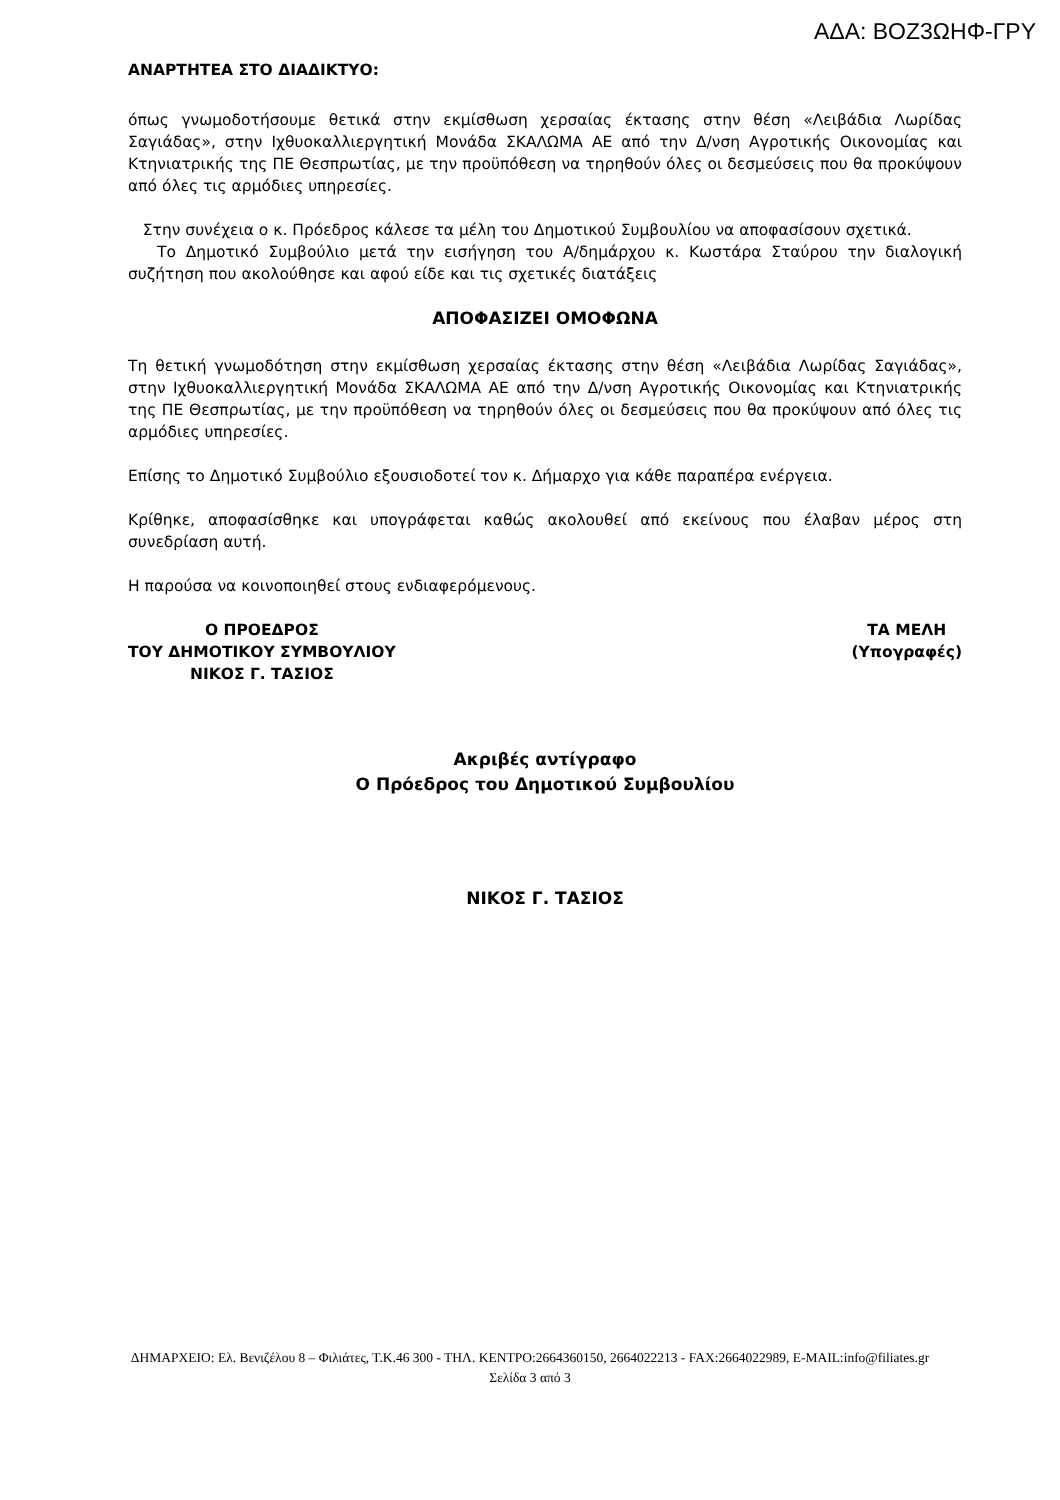ΑΔΑ: ΒΟΖ3ΩΗΦ-ΓΡΥ
ΑΝΑΡΤΗΤΕΑ ΣΤΟ ΔΙΑΔΙΚΤΥΟ:
όπως γνωμοδοτήσουμε θετικά στην εκμίσθωση χερσαίας έκτασης στην θέση «Λειβάδια Λωρίδας Σαγιάδας», στην Ιχθυοκαλλιεργητική Μονάδα ΣΚΑΛΩΜΑ ΑΕ από την Δ/νση Αγροτικής Οικονομίας και Κτηνιατρικής της ΠΕ Θεσπρωτίας, με την προϋπόθεση να τηρηθούν όλες οι δεσμεύσεις που θα προκύψουν από όλες τις αρμόδιες υπηρεσίες.
Στην συνέχεια ο κ. Πρόεδρος κάλεσε τα μέλη του Δημοτικού Συμβουλίου να αποφασίσουν σχετικά.
Το Δημοτικό Συμβούλιο μετά την εισήγηση του Α/δημάρχου κ. Κωστάρα Σταύρου την διαλογική συζήτηση που ακολούθησε και αφού είδε και τις σχετικές διατάξεις
ΑΠΟΦΑΣΙΖΕΙ ΟΜΟΦΩΝΑ
Τη θετική γνωμοδότηση στην εκμίσθωση χερσαίας έκτασης στην θέση «Λειβάδια Λωρίδας Σαγιάδας», στην Ιχθυοκαλλιεργητική Μονάδα ΣΚΑΛΩΜΑ ΑΕ από την Δ/νση Αγροτικής Οικονομίας και Κτηνιατρικής της ΠΕ Θεσπρωτίας, με την προϋπόθεση να τηρηθούν όλες οι δεσμεύσεις που θα προκύψουν από όλες τις αρμόδιες υπηρεσίες.
Επίσης το Δημοτικό Συμβούλιο εξουσιοδοτεί τον κ. Δήμαρχο για κάθε παραπέρα ενέργεια.
Κρίθηκε, αποφασίσθηκε και υπογράφεται καθώς ακολουθεί από εκείνους που έλαβαν μέρος στη συνεδρίαση αυτή.
Η παρούσα να κοινοποιηθεί στους ενδιαφερόμενους.
Ο ΠΡΟΕΔΡΟΣ
ΤΟΥ ΔΗΜΟΤΙΚΟΥ ΣΥΜΒΟΥΛΙΟΥ
ΝΙΚΟΣ Γ. ΤΑΣΙΟΣ
ΤΑ ΜΕΛΗ
(Υπογραφές)
Ακριβές αντίγραφο
Ο Πρόεδρος του Δημοτικού Συμβουλίου
ΝΙΚΟΣ Γ. ΤΑΣΙΟΣ
ΔΗΜΑΡΧΕΙΟ: Ελ. Βενιζέλου 8 – Φιλιάτες, Τ.Κ.46 300 - ΤΗΛ. ΚΕΝΤΡΟ:2664360150, 2664022213 - FAX:2664022989, E-MAIL:info@filiates.gr
Σελίδα 3 από 3